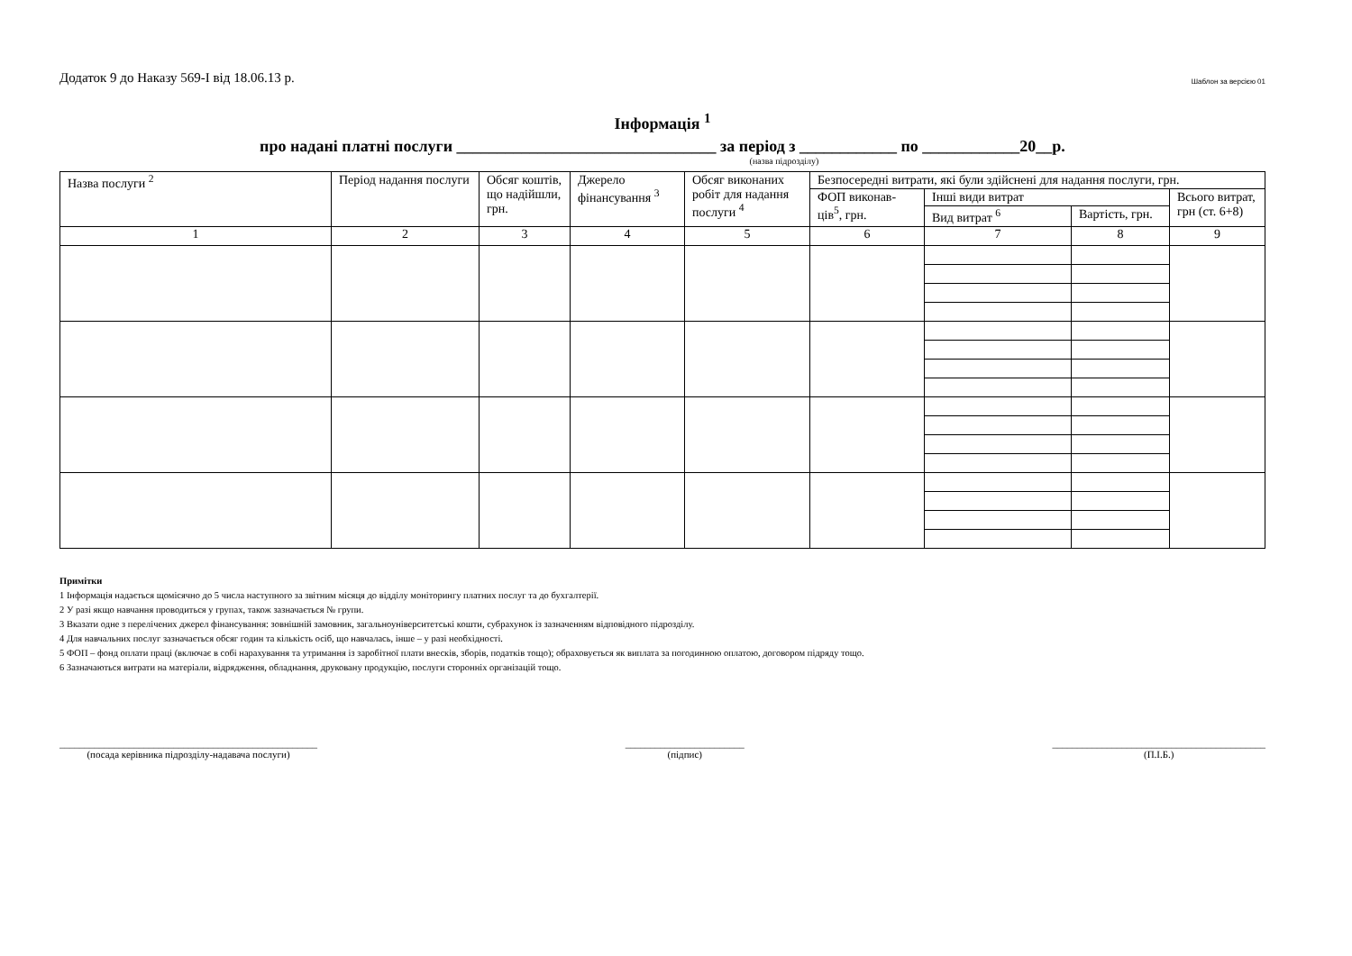Додаток 9 до Наказу 569-І від 18.06.13 р. Шаблон за версією 01
Інформація <sup>1</sup>
про надані платні послуги ________________________________ за період з ____________ по ____________20__р.
(назва підрозділу)
| Назва послуги <sup>2</sup> | Період надання послуги | Обсяг коштів, що надійшли, грн. | Джерело фінансування <sup>3</sup> | Обсяг виконаних робіт для надання послуги <sup>4</sup> | Безпосередні витрати, які були здійснені для надання послуги, грн. | | | |
| --- | --- | --- | --- | --- | --- | --- | --- | --- |
| | | | | | ФОП виконав-ців<sup>5</sup>, грн. | Інші види витрат | | Всього витрат, грн (ст. 6+8) |
| | | | | | | Вид витрат <sup>6</sup> | Вартість, грн. | |
| 1 | 2 | 3 | 4 | 5 | 6 | 7 | 8 | 9 |
Примітки
1 Інформація надається щомісячно до 5 числа наступного за звітним місяця до відділу моніторингу платних послуг та до бухгалтерії.
2 У разі якщо навчання проводиться у групах, також зазначається № групи.
3 Вказати одне з перелічених джерел фінансування: зовнішній замовник, загальноуніверситетські кошти, субрахунок із зазначенням відповідного підрозділу.
4 Для навчальних послуг зазначається обсяг годин та кількість осіб, що навчалась, інше – у разі необхідності.
5 ФОП – фонд оплати праці (включає в собі нарахування та утримання із заробітної плати внесків, зборів, податків тощо); обраховується як виплата за погодинною оплатою, договором підряду тощо.
6 Зазначаються витрати на матеріали, відрядження, обладнання, друковану продукцію, послуги сторонніх організацій тощо.
____________________________________________________
(посада керівника підрозділу-надавача послуги)
________________________
(підпис)
___________________________________________
(П.І.Б.)